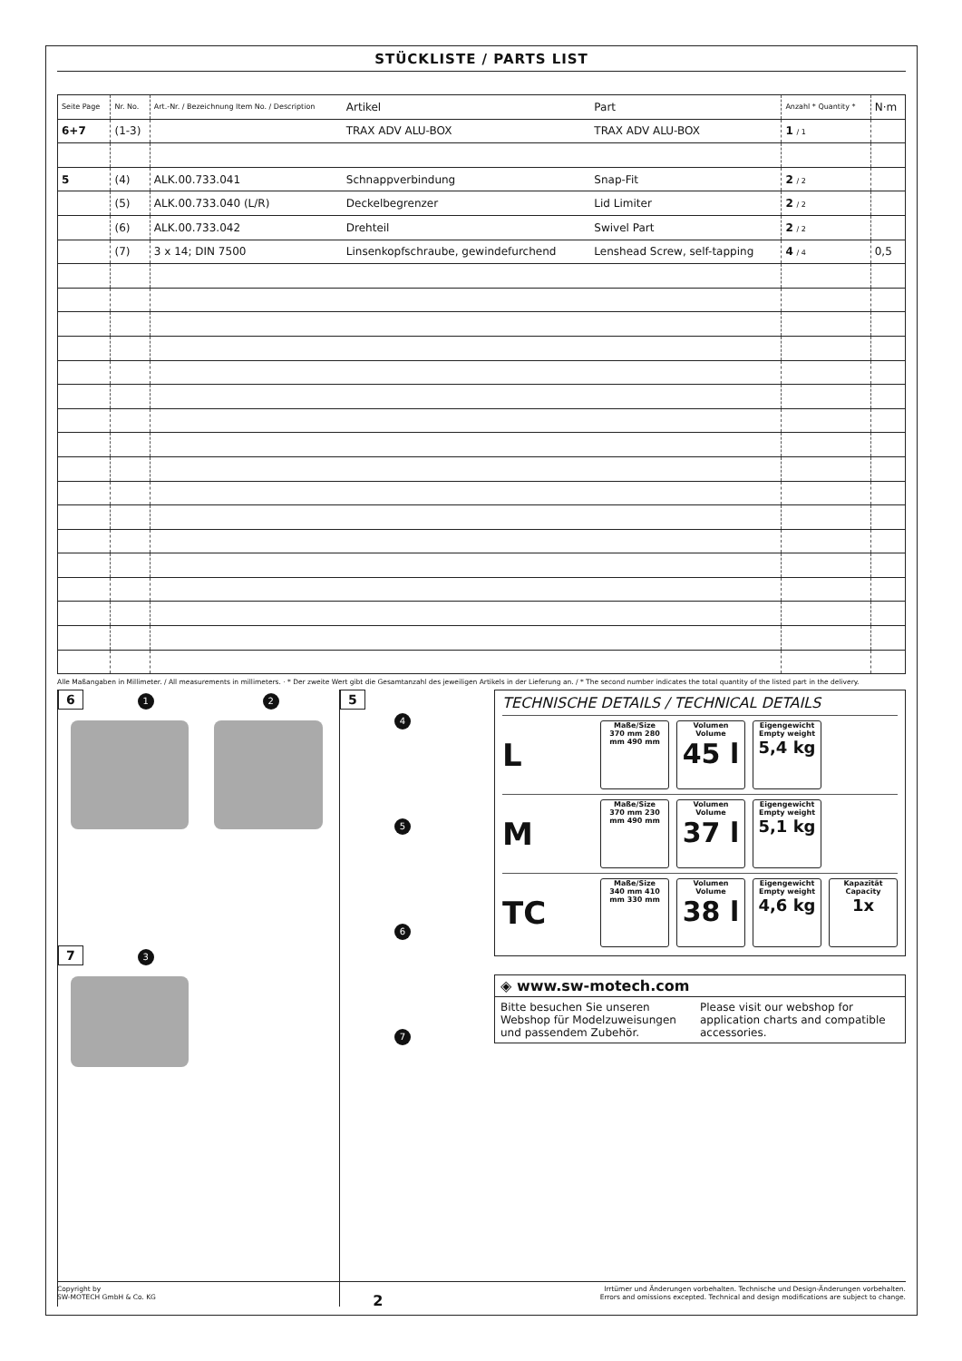STÜCKLISTE / PARTS LIST
| Seite Page | Nr. No. | Art.-Nr. / Bezeichnung Item No. / Description | Artikel | Part | Anzahl * Quantity * | N·m |
| --- | --- | --- | --- | --- | --- | --- |
| 6+7 | (1-3) | | TRAX ADV ALU-BOX | TRAX ADV ALU-BOX | 1 / 1 | |
| 5 | (4) | ALK.00.733.041 | Schnappverbindung | Snap-Fit | 2 / 2 | |
| | (5) | ALK.00.733.040 (L/R) | Deckelbegrenzer | Lid Limiter | 2 / 2 | |
| | (6) | ALK.00.733.042 | Drehteil | Swivel Part | 2 / 2 | |
| | (7) | 3 x 14; DIN 7500 | Linsenkopfschraube, gewindefurchend | Lenshead Screw, self-tapping | 4 / 4 | 0,5 |
Alle Maßangaben in Millimeter. / All measurements in millimeters. · * Der zweite Wert gibt die Gesamtanzahl des jeweiligen Artikels in der Lieferung an. / * The second number indicates the total quantity of the listed part in the delivery.
6 1 2
7 3
5
4
5
6
7
TECHNISCHE DETAILS / TECHNICAL DETAILS
L
Maße/Size
370 mm 280 mm 490 mm
Volumen Volume
45 l
Eigengewicht Empty weight
5,4 kg
M
Maße/Size
370 mm 230 mm 490 mm
Volumen Volume
37 l
Eigengewicht Empty weight
5,1 kg
TC
Maße/Size
340 mm 410 mm 330 mm
Volumen Volume
38 l
Eigengewicht Empty weight
4,6 kg
Kapazität Capacity
1x
◈ www.sw-motech.com
Bitte besuchen Sie unseren Webshop für Modelzuweisungen und passendem Zubehör.
Please visit our webshop for application charts and compatible accessories.
Copyright by
SW-MOTECH GmbH & Co. KG
2
Irrtümer und Änderungen vorbehalten. Technische und Design-Änderungen vorbehalten.
Errors and omissions excepted. Technical and design modifications are subject to change.